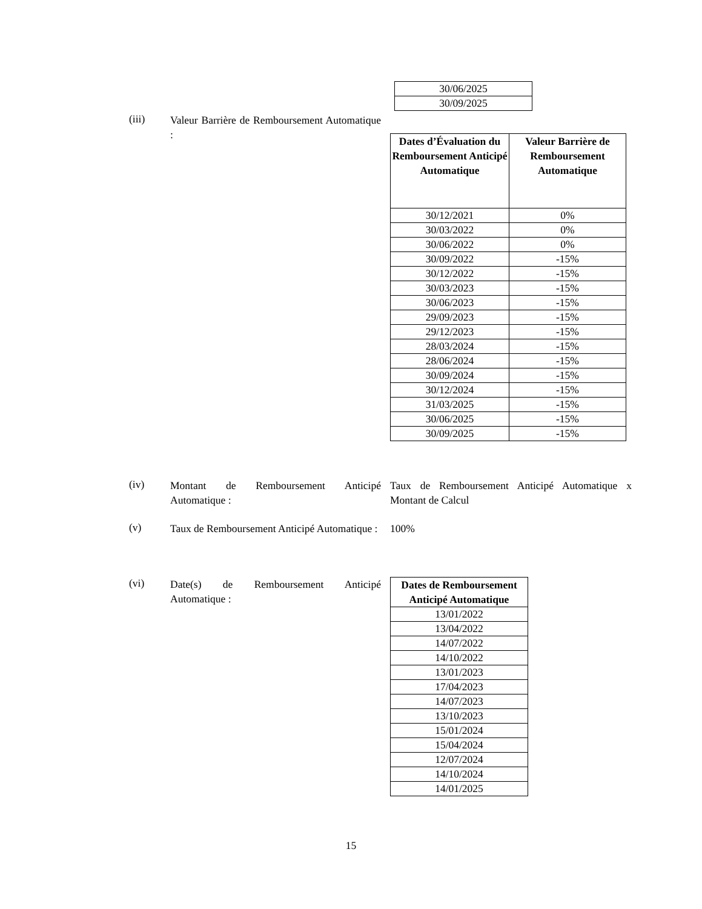| 30/06/2025 |
| 30/09/2025 |
(iii)
Valeur Barrière de Remboursement Automatique :
| Dates d’Évaluation du Remboursement Anticipé Automatique | Valeur Barrière de Remboursement Automatique |
| --- | --- |
| 30/12/2021 | 0% |
| 30/03/2022 | 0% |
| 30/06/2022 | 0% |
| 30/09/2022 | -15% |
| 30/12/2022 | -15% |
| 30/03/2023 | -15% |
| 30/06/2023 | -15% |
| 29/09/2023 | -15% |
| 29/12/2023 | -15% |
| 28/03/2024 | -15% |
| 28/06/2024 | -15% |
| 30/09/2024 | -15% |
| 30/12/2024 | -15% |
| 31/03/2025 | -15% |
| 30/06/2025 | -15% |
| 30/09/2025 | -15% |
(iv)
Montant de Remboursement Anticipé Automatique :
Taux de Remboursement Anticipé Automatique x Montant de Calcul
(v)
Taux de Remboursement Anticipé Automatique :
100%
(vi)
Date(s) de Remboursement Anticipé Automatique :
| Dates de Remboursement Anticipé Automatique |
| --- |
| 13/01/2022 |
| 13/04/2022 |
| 14/07/2022 |
| 14/10/2022 |
| 13/01/2023 |
| 17/04/2023 |
| 14/07/2023 |
| 13/10/2023 |
| 15/01/2024 |
| 15/04/2024 |
| 12/07/2024 |
| 14/10/2024 |
| 14/01/2025 |
15